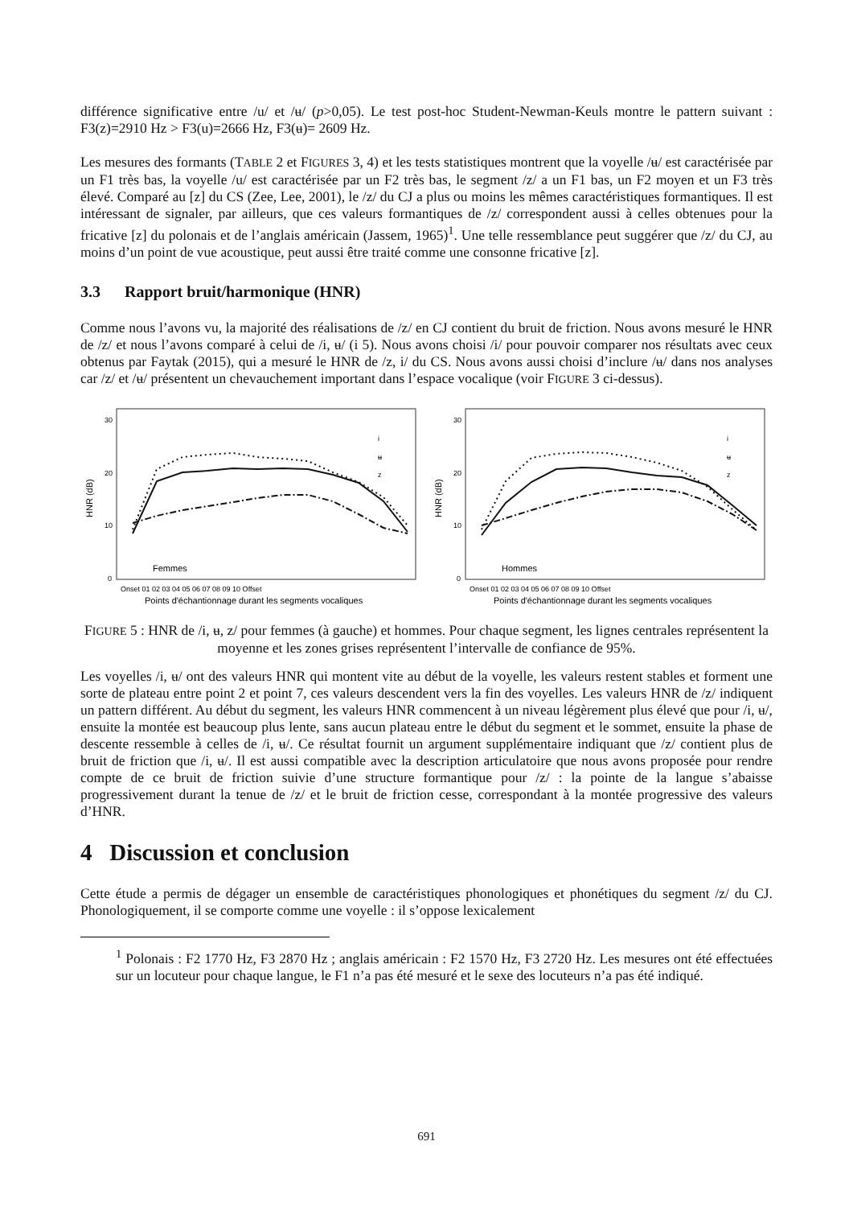différence significative entre /u/ et /ʉ/ (p>0,05). Le test post-hoc Student-Newman-Keuls montre le pattern suivant : F3(z)=2910 Hz > F3(u)=2666 Hz, F3(ʉ)= 2609 Hz.
Les mesures des formants (TABLE 2 et FIGURES 3, 4) et les tests statistiques montrent que la voyelle /ʉ/ est caractérisée par un F1 très bas, la voyelle /u/ est caractérisée par un F2 très bas, le segment /z/ a un F1 bas, un F2 moyen et un F3 très élevé. Comparé au [z] du CS (Zee, Lee, 2001), le /z/ du CJ a plus ou moins les mêmes caractéristiques formantiques. Il est intéressant de signaler, par ailleurs, que ces valeurs formantiques de /z/ correspondent aussi à celles obtenues pour la fricative [z] du polonais et de l’anglais américain (Jassem, 1965)<sup>1</sup>. Une telle ressemblance peut suggérer que /z/ du CJ, au moins d’un point de vue acoustique, peut aussi être traité comme une consonne fricative [z].
3.3 Rapport bruit/harmonique (HNR)
Comme nous l’avons vu, la majorité des réalisations de /z/ en CJ contient du bruit de friction. Nous avons mesuré le HNR de /z/ et nous l’avons comparé à celui de /i, ʉ/ (i 5). Nous avons choisi /i/ pour pouvoir comparer nos résultats avec ceux obtenus par Faytak (2015), qui a mesuré le HNR de /z, i/ du CS. Nous avons aussi choisi d’inclure /ʉ/ dans nos analyses car /z/ et /ʉ/ présentent un chevauchement important dans l’espace vocalique (voir FIGURE 3 ci-dessus).
30
20
10
0
HNR (dB)
Femmes
i
ʉ
z
Onset 01 02 03 04 05 06 07 08 09 10 Offset
Points d'échantionnage durant les segments vocaliques
30
20
10
0
HNR (dB)
Hommes
i
ʉ
z
Onset 01 02 03 04 05 06 07 08 09 10 Offset
Points d'échantionnage durant les segments vocaliques
FIGURE 5 : HNR de /i, ʉ, z/ pour femmes (à gauche) et hommes. Pour chaque segment, les lignes centrales représentent la moyenne et les zones grises représentent l’intervalle de confiance de 95%.
Les voyelles /i, ʉ/ ont des valeurs HNR qui montent vite au début de la voyelle, les valeurs restent stables et forment une sorte de plateau entre point 2 et point 7, ces valeurs descendent vers la fin des voyelles. Les valeurs HNR de /z/ indiquent un pattern différent. Au début du segment, les valeurs HNR commencent à un niveau légèrement plus élevé que pour /i, ʉ/, ensuite la montée est beaucoup plus lente, sans aucun plateau entre le début du segment et le sommet, ensuite la phase de descente ressemble à celles de /i, ʉ/. Ce résultat fournit un argument supplémentaire indiquant que /z/ contient plus de bruit de friction que /i, ʉ/. Il est aussi compatible avec la description articulatoire que nous avons proposée pour rendre compte de ce bruit de friction suivie d’une structure formantique pour /z/ : la pointe de la langue s’abaisse progressivement durant la tenue de /z/ et le bruit de friction cesse, correspondant à la montée progressive des valeurs d’HNR.
4 Discussion et conclusion
Cette étude a permis de dégager un ensemble de caractéristiques phonologiques et phonétiques du segment /z/ du CJ. Phonologiquement, il se comporte comme une voyelle : il s’oppose lexicalement
<sup>1</sup> Polonais : F2 1770 Hz, F3 2870 Hz ; anglais américain : F2 1570 Hz, F3 2720 Hz. Les mesures ont été effectuées sur un locuteur pour chaque langue, le F1 n’a pas été mesuré et le sexe des locuteurs n’a pas été indiqué.
691